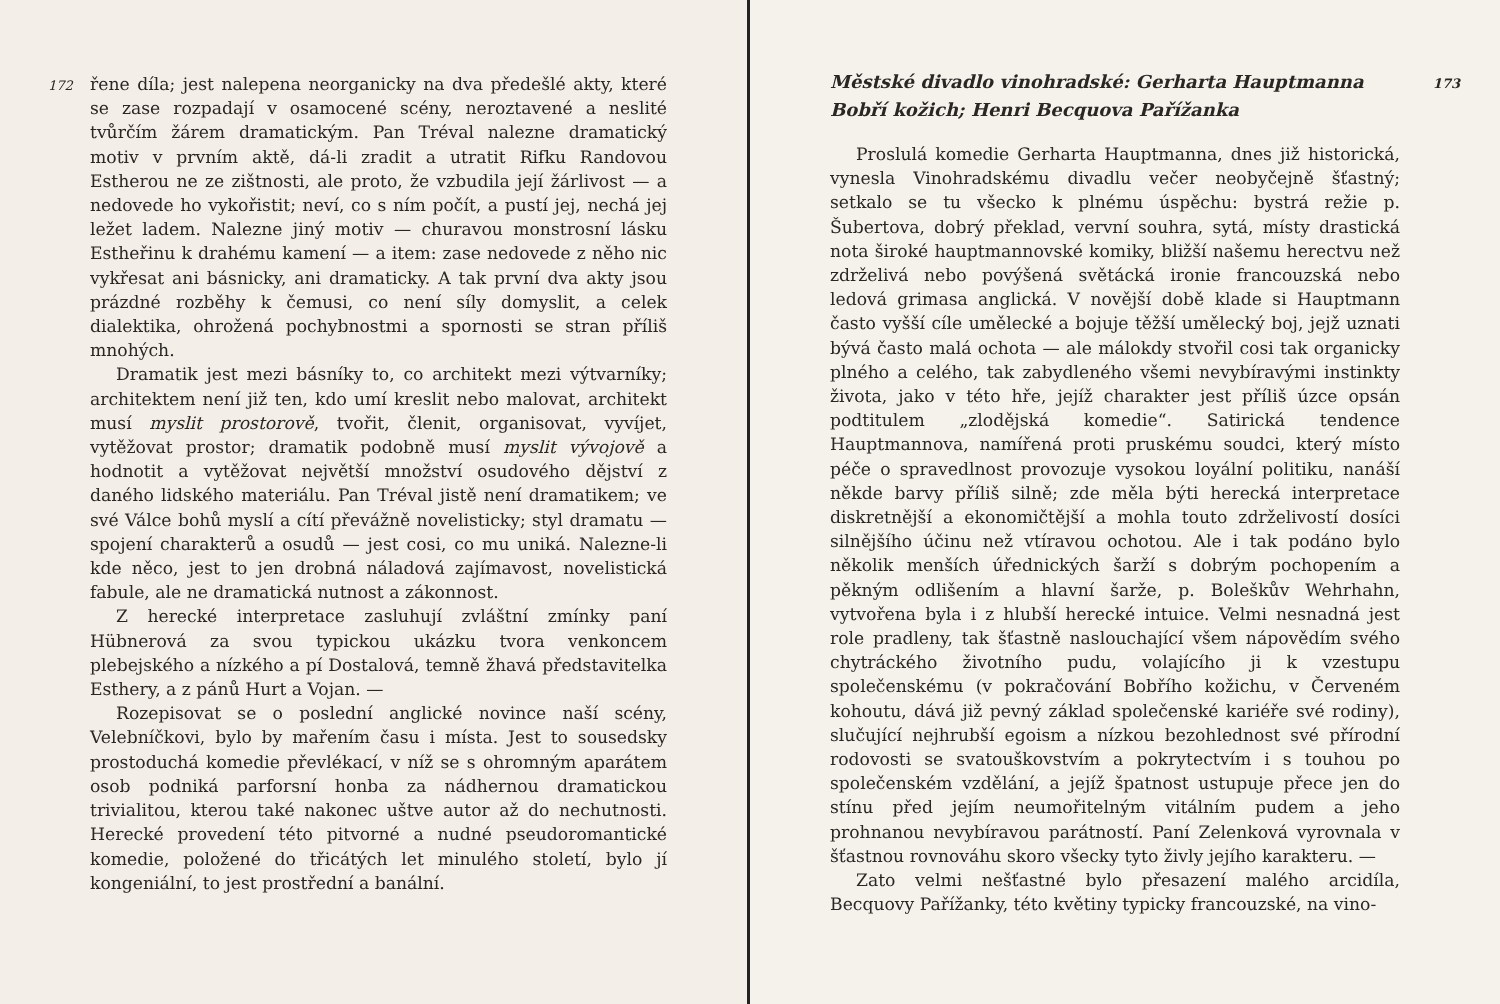172 řene díla; jest nalepena neorganicky na dva předešlé akty, které se zase rozpadají v osamocené scény, neroztavené a neslité tvůrčím žárem dramatickým. Pan Tréval nalezne dramatický motiv v prvním aktě, dá-li zradit a utratit Rifku Randovou Estherou ne ze zištnosti, ale proto, že vzbudila její žárlivost — a nedovede ho vykořistit; neví, co s ním počít, a pustí jej, nechá jej ležet ladem. Nalezne jiný motiv — churavou monstrosní lásku Estheřinu k drahému kamení — a item: zase nedovede z něho nic vykřesat ani básnicky, ani dramaticky. A tak první dva akty jsou prázdné rozběhy k čemusi, co není síly domyslit, a celek dialektika, ohrožená pochybnostmi a spornosti se stran příliš mnohých.
Dramatik jest mezi básníky to, co architekt mezi výtvarníky; architektem není již ten, kdo umí kreslit nebo malovat, architekt musí myslit prostorově, tvořit, členit, organisovat, vyvíjet, vytěžovat prostor; dramatik podobně musí myslit vývojově a hodnotit a vytěžovat největší množství osudového dějství z daného lidského materiálu. Pan Tréval jistě není dramatikem; ve své Válce bohů myslí a cítí převážně novelisticky; styl dramatu — spojení charakterů a osudů — jest cosi, co mu uniká. Nalezne-li kde něco, jest to jen drobná náladová zajímavost, novelistická fabule, ale ne dramatická nutnost a zákonnost.
Z herecké interpretace zasluhují zvláštní zmínky paní Hübnerová za svou typickou ukázku tvora venkoncem plebejského a nízkého a pí Dostalová, temně žhavá představitelka Esthery, a z pánů Hurt a Vojan. —
Rozepisovat se o poslední anglické novince naší scény, Velebníčkovi, bylo by mařením času i místa. Jest to sousedsky prostoduchá komedie převlékací, v níž se s ohromným aparátem osob podniká parforsní honba za nádhernou dramatickou trivialitou, kterou také nakonec uštve autor až do nechutnosti. Herecké provedení této pitvorné a nudné pseudoromantické komedie, položené do třicátých let minulého století, bylo jí kongeniální, to jest prostřední a banální.
173 Městské divadlo vinohradské: Gerharta Hauptmanna Bobří kožich; Henri Becquova Pařížanka
Proslulá komedie Gerharta Hauptmanna, dnes již historická, vynesla Vinohradskému divadlu večer neobyčejně šťastný; setkalo se tu všecko k plnému úspěchu: bystrá režie p. Šubertova, dobrý překlad, vervní souhra, sytá, místy drastická nota široké hauptmannovské komiky, bližší našemu herectvu než zdrželivá nebo povýšená světácká ironie francouzská nebo ledová grimasa anglická. V novější době klade si Hauptmann často vyšší cíle umělecké a bojuje těžší umělecký boj, jejž uznati bývá často malá ochota — ale málokdy stvořil cosi tak organicky plného a celého, tak zabydleného všemi nevybíravými instinkty života, jako v této hře, jejíž charakter jest příliš úzce opsán podtitulem „zlodějská komedie“. Satirická tendence Hauptmannova, namířená proti pruskému soudci, který místo péče o spravedlnost provozuje vysokou loyální politiku, nanáší někde barvy příliš silně; zde měla býti herecká interpretace diskretnější a ekonomičtější a mohla touto zdrželivostí dosíci silnějšího účinu než vtíravou ochotou. Ale i tak podáno bylo několik menších úřednických šarží s dobrým pochopením a pěkným odlišením a hlavní šarže, p. Boleškův Wehrhahn, vytvořena byla i z hlubší herecké intuice. Velmi nesnadná jest role pradleny, tak šťastně naslouchající všem nápovědím svého chytráckého životního pudu, volajícího ji k vzestupu společenskému (v pokračování Bobřího kožichu, v Červeném kohoutu, dává již pevný základ společenské kariéře své rodiny), slučující nejhrubší egoism a nízkou bezohlednost své přírodní rodovosti se svatouškovstvím a pokrytectvím i s touhou po společenském vzdělání, a jejíž špatnost ustupuje přece jen do stínu před jejím neumořitelným vitálním pudem a jeho prohnanou nevybíravou parátností. Paní Zelenková vyrovnala v šťastnou rovnováhu skoro všecky tyto živly jejího karakteru. —
Zato velmi nešťastné bylo přesazení malého arcidíla, Becquovy Pařížanky, této květiny typicky francouzské, na vino-